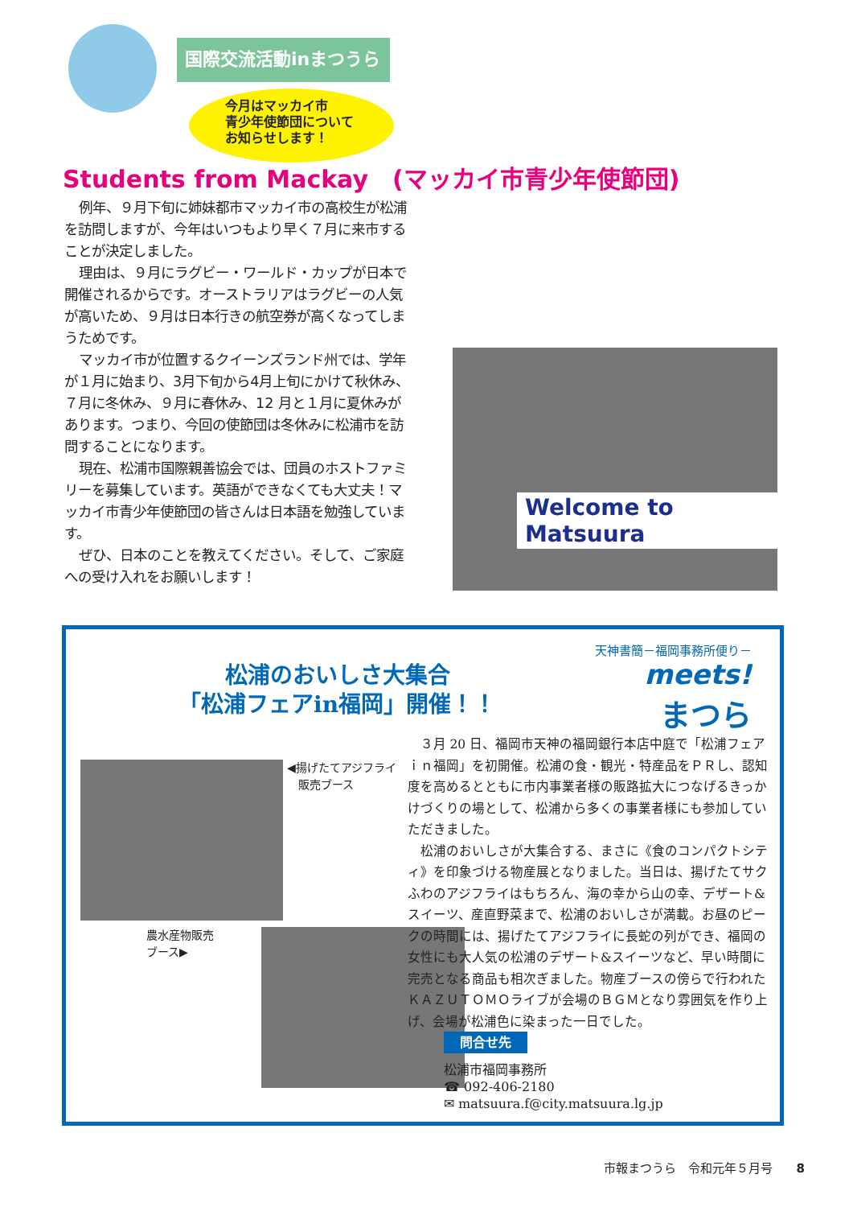国際交流活動inまつうら
今月はマッカイ市
青少年使節団について
お知らせします！
Students from Mackay　(マッカイ市青少年使節団)
例年、９月下旬に姉妹都市マッカイ市の高校生が松浦を訪問しますが、今年はいつもより早く７月に来市することが決定しました。
理由は、９月にラグビー・ワールド・カップが日本で開催されるからです。オーストラリアはラグビーの人気が高いため、９月は日本行きの航空券が高くなってしまうためです。
マッカイ市が位置するクイーンズランド州では、学年が１月に始まり、3月下旬から4月上旬にかけて秋休み、７月に冬休み、９月に春休み、12 月と１月に夏休みがあります。つまり、今回の使節団は冬休みに松浦市を訪問することになります。
現在、松浦市国際親善協会では、団員のホストファミリーを募集しています。英語ができなくても大丈夫！マッカイ市青少年使節団の皆さんは日本語を勉強しています。
ぜひ、日本のことを教えてください。そして、ご家庭への受け入れをお願いします！
Welcome to Matsuura
松浦のおいしさ大集合
「松浦フェアin福岡」開催！！
天神書簡－福岡事務所便り－
meets!
まつら
◀揚げたてアジフライ
　販売ブース
農水産物販売
ブース▶
３月 20 日、福岡市天神の福岡銀行本店中庭で「松浦フェアｉｎ福岡」を初開催。松浦の食・観光・特産品をＰＲし、認知度を高めるとともに市内事業者様の販路拡大につなげるきっかけづくりの場として、松浦から多くの事業者様にも参加していただきました。
松浦のおいしさが大集合する、まさに《食のコンパクトシティ》を印象づける物産展となりました。当日は、揚げたてサクふわのアジフライはもちろん、海の幸から山の幸、デザート&スイーツ、産直野菜まで、松浦のおいしさが満載。お昼のピークの時間には、揚げたてアジフライに長蛇の列ができ、福岡の女性にも大人気の松浦のデザート&スイーツなど、早い時間に完売となる商品も相次ぎました。物産ブースの傍らで行われたＫＡＺＵＴＯＭＯライブが会場のＢＧＭとなり雰囲気を作り上げ、会場が松浦色に染まった一日でした。
問合せ先
松浦市福岡事務所
☎ 092-406-2180
✉ matsuura.f@city.matsuura.lg.jp
市報まつうら　令和元年５月号　　8